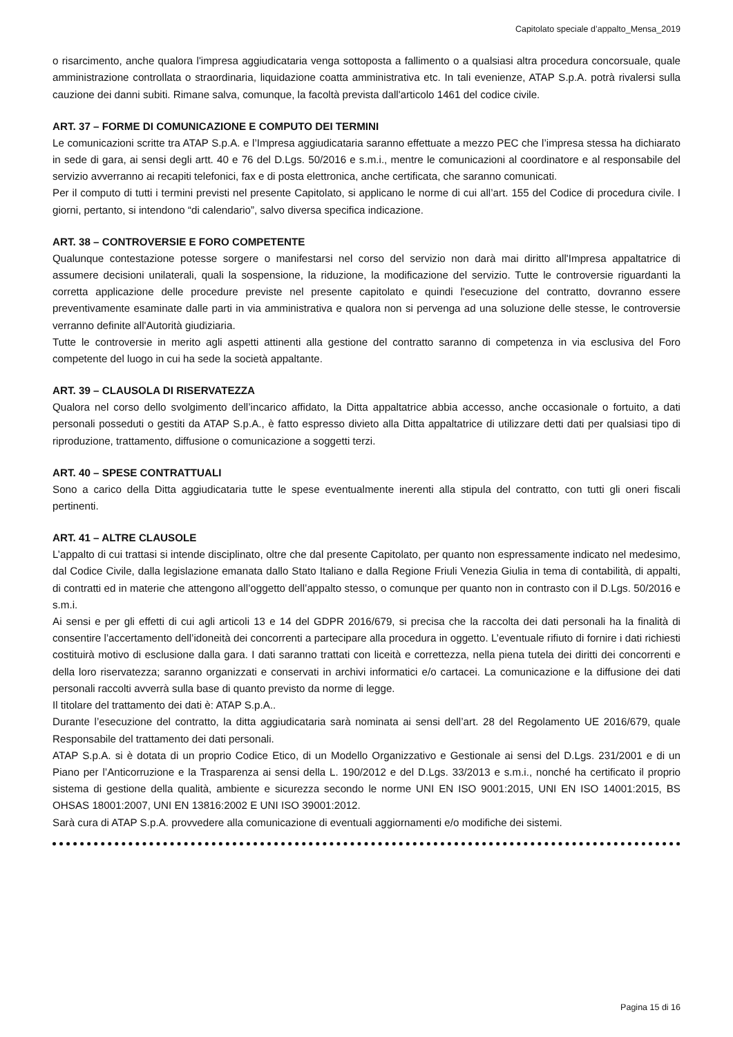Capitolato speciale d’appalto_Mensa_2019
o risarcimento, anche qualora l'impresa aggiudicataria venga sottoposta a fallimento o a qualsiasi altra procedura concorsuale, quale amministrazione controllata o straordinaria, liquidazione coatta amministrativa etc. In tali evenienze, ATAP S.p.A. potrà rivalersi sulla cauzione dei danni subiti. Rimane salva, comunque, la facoltà prevista dall'articolo 1461 del codice civile.
ART. 37 – FORME DI COMUNICAZIONE E COMPUTO DEI TERMINI
Le comunicazioni scritte tra ATAP S.p.A. e l’Impresa aggiudicataria saranno effettuate a mezzo PEC che l’impresa stessa ha dichiarato in sede di gara, ai sensi degli artt. 40 e 76 del D.Lgs. 50/2016 e s.m.i., mentre le comunicazioni al coordinatore e al responsabile del servizio avverranno ai recapiti telefonici, fax e di posta elettronica, anche certificata, che saranno comunicati.
Per il computo di tutti i termini previsti nel presente Capitolato, si applicano le norme di cui all’art. 155 del Codice di procedura civile. I giorni, pertanto, si intendono “di calendario”, salvo diversa specifica indicazione.
ART. 38 – CONTROVERSIE E FORO COMPETENTE
Qualunque contestazione potesse sorgere o manifestarsi nel corso del servizio non darà mai diritto all'Impresa appaltatrice di assumere decisioni unilaterali, quali la sospensione, la riduzione, la modificazione del servizio. Tutte le controversie riguardanti la corretta applicazione delle procedure previste nel presente capitolato e quindi l'esecuzione del contratto, dovranno essere preventivamente esaminate dalle parti in via amministrativa e qualora non si pervenga ad una soluzione delle stesse, le controversie verranno definite all'Autorità giudiziaria.
Tutte le controversie in merito agli aspetti attinenti alla gestione del contratto saranno di competenza in via esclusiva del Foro competente del luogo in cui ha sede la società appaltante.
ART. 39 – CLAUSOLA DI RISERVATEZZA
Qualora nel corso dello svolgimento dell’incarico affidato, la Ditta appaltatrice abbia accesso, anche occasionale o fortuito, a dati personali posseduti o gestiti da ATAP S.p.A., è fatto espresso divieto alla Ditta appaltatrice di utilizzare detti dati per qualsiasi tipo di riproduzione, trattamento, diffusione o comunicazione a soggetti terzi.
ART. 40 – SPESE CONTRATTUALI
Sono a carico della Ditta aggiudicataria tutte le spese eventualmente inerenti alla stipula del contratto, con tutti gli oneri fiscali pertinenti.
ART. 41 – ALTRE CLAUSOLE
L’appalto di cui trattasi si intende disciplinato, oltre che dal presente Capitolato, per quanto non espressamente indicato nel medesimo, dal Codice Civile, dalla legislazione emanata dallo Stato Italiano e dalla Regione Friuli Venezia Giulia in tema di contabilità, di appalti, di contratti ed in materie che attengono all’oggetto dell’appalto stesso, o comunque per quanto non in contrasto con il D.Lgs. 50/2016 e s.m.i.
Ai sensi e per gli effetti di cui agli articoli 13 e 14 del GDPR 2016/679, si precisa che la raccolta dei dati personali ha la finalità di consentire l’accertamento dell’idoneità dei concorrenti a partecipare alla procedura in oggetto. L’eventuale rifiuto di fornire i dati richiesti costituirà motivo di esclusione dalla gara. I dati saranno trattati con liceità e correttezza, nella piena tutela dei diritti dei concorrenti e della loro riservatezza; saranno organizzati e conservati in archivi informatici e/o cartacei. La comunicazione e la diffusione dei dati personali raccolti avverrà sulla base di quanto previsto da norme di legge.
Il titolare del trattamento dei dati è: ATAP S.p.A..
Durante l’esecuzione del contratto, la ditta aggiudicataria sarà nominata ai sensi dell’art. 28 del Regolamento UE 2016/679, quale Responsabile del trattamento dei dati personali.
ATAP S.p.A. si è dotata di un proprio Codice Etico, di un Modello Organizzativo e Gestionale ai sensi del D.Lgs. 231/2001 e di un Piano per l’Anticorruzione e la Trasparenza ai sensi della L. 190/2012 e del D.Lgs. 33/2013 e s.m.i., nonché ha certificato il proprio sistema di gestione della qualità, ambiente e sicurezza secondo le norme UNI EN ISO 9001:2015, UNI EN ISO 14001:2015, BS OHSAS 18001:2007, UNI EN 13816:2002 E UNI ISO 39001:2012.
Sarà cura di ATAP S.p.A. provvedere alla comunicazione di eventuali aggiornamenti e/o modifiche dei sistemi.
Pagina 15 di 16